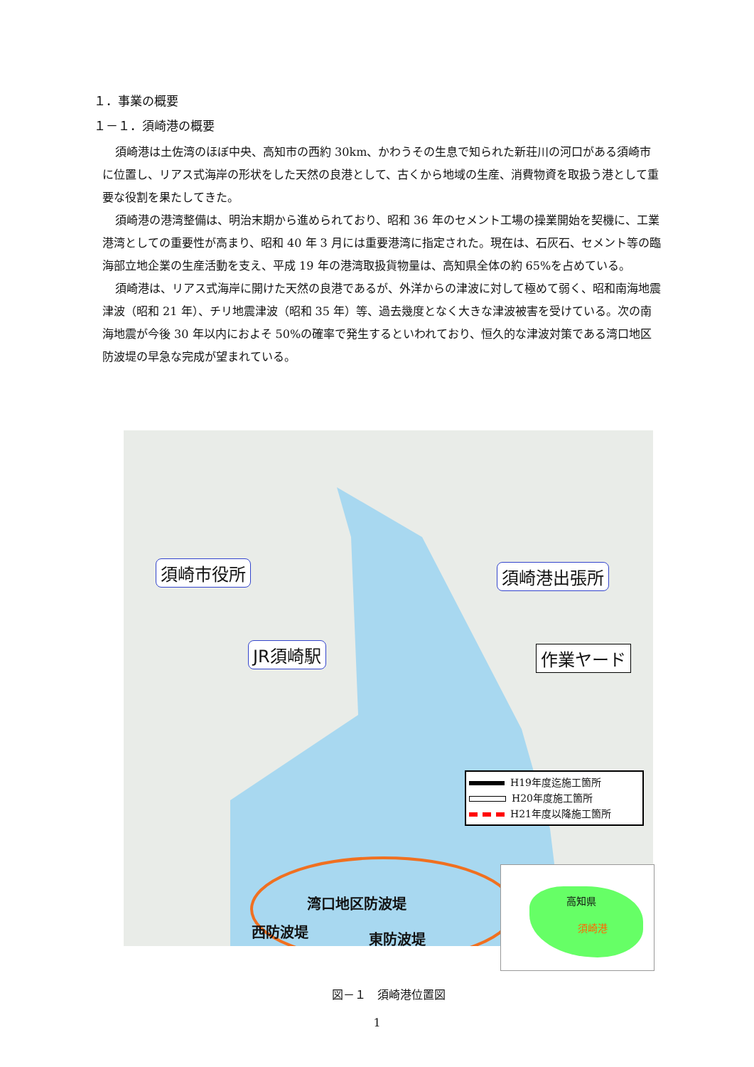１．事業の概要
１－１．須崎港の概要
須崎港は土佐湾のほぼ中央、高知市の西約 30km、かわうその生息で知られた新荘川の河口がある須崎市に位置し、リアス式海岸の形状をした天然の良港として、古くから地域の生産、消費物資を取扱う港として重要な役割を果たしてきた。
須崎港の港湾整備は、明治末期から進められており、昭和 36 年のセメント工場の操業開始を契機に、工業港湾としての重要性が高まり、昭和 40 年 3 月には重要港湾に指定された。現在は、石灰石、セメント等の臨海部立地企業の生産活動を支え、平成 19 年の港湾取扱貨物量は、高知県全体の約 65%を占めている。
須崎港は、リアス式海岸に開けた天然の良港であるが、外洋からの津波に対して極めて弱く、昭和南海地震津波（昭和 21 年）、チリ地震津波（昭和 35 年）等、過去幾度となく大きな津波被害を受けている。次の南海地震が今後 30 年以内におよそ 50%の確率で発生するといわれており、恒久的な津波対策である湾口地区防波堤の早急な完成が望まれている。
須崎市役所 須崎港出張所
JR須崎駅 作業ヤード
H19年度迄施工箇所
H20年度施工箇所
H21年度以降施工箇所
湾口地区防波堤
西防波堤 東防波堤
高知県
須崎港
図－１　須崎港位置図
1